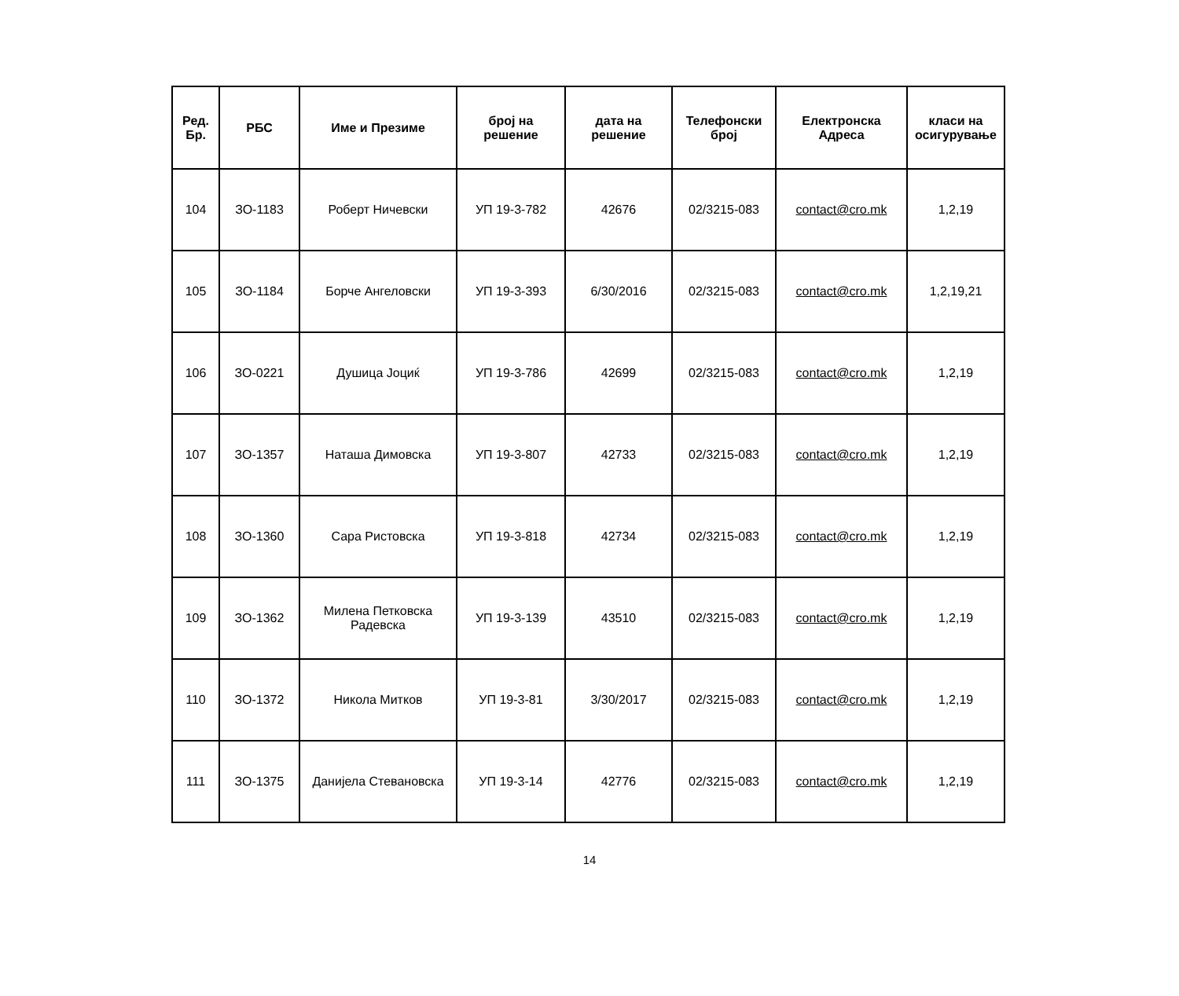| Ред. Бр. | РБС | Име и Презиме | број на решение | дата на решение | Телефонски број | Електронска Адреса | класи на осигурување |
| --- | --- | --- | --- | --- | --- | --- | --- |
| 104 | ЗО-1183 | Роберт Ничевски | УП 19-3-782 | 42676 | 02/3215-083 | contact@cro.mk | 1,2,19 |
| 105 | ЗО-1184 | Борче Ангеловски | УП 19-3-393 | 6/30/2016 | 02/3215-083 | contact@cro.mk | 1,2,19,21 |
| 106 | ЗО-0221 | Душица Јоциќ | УП 19-3-786 | 42699 | 02/3215-083 | contact@cro.mk | 1,2,19 |
| 107 | ЗО-1357 | Наташа Димовска | УП 19-3-807 | 42733 | 02/3215-083 | contact@cro.mk | 1,2,19 |
| 108 | ЗО-1360 | Сара Ристовска | УП 19-3-818 | 42734 | 02/3215-083 | contact@cro.mk | 1,2,19 |
| 109 | ЗО-1362 | Милена Петковска Радевска | УП 19-3-139 | 43510 | 02/3215-083 | contact@cro.mk | 1,2,19 |
| 110 | ЗО-1372 | Никола Митков | УП 19-3-81 | 3/30/2017 | 02/3215-083 | contact@cro.mk | 1,2,19 |
| 111 | ЗО-1375 | Данијела Стевановска | УП 19-3-14 | 42776 | 02/3215-083 | contact@cro.mk | 1,2,19 |
14